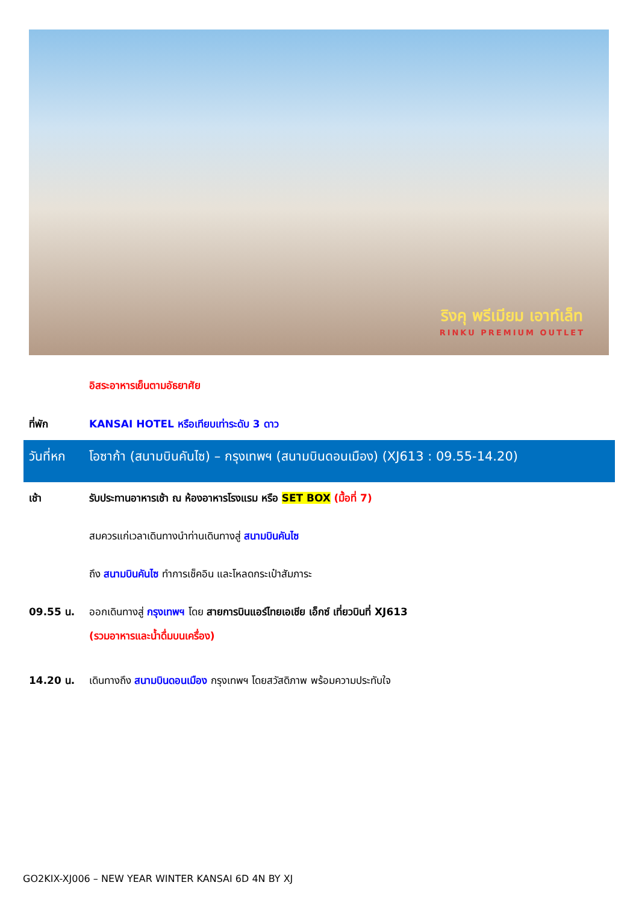ริงคุ พรีเมียม เอาท์เล็ท
RINKU PREMIUM OUTLET
อิสระอาหารเย็นตามอัธยาศัย
ที่พัก KANSAI HOTEL หรือเทียบเท่าระดับ 3 ดาว
วันที่หก
โอซาก้า (สนามบินคันไซ) – กรุงเทพฯ (สนามบินดอนเมือง) (XJ613 : 09.55-14.20)
เช้า รับประทานอาหารเช้า ณ ห้องอาหารโรงแรม หรือ SET BOX (มื้อที่ 7)
สมควรแก่เวลาเดินทางนำท่านเดินทางสู่ สนามบินคันไซ
ถึง สนามบินคันไซ ทำการเช็คอิน และโหลดกระเป๋าสัมภาระ
09.55 น. ออกเดินทางสู่ กรุงเทพฯ โดย สายการบินแอร์ไทยเอเชีย เอ็กซ์ เที่ยวบินที่ XJ613
(รวมอาหารและน้ำดื่มบนเครื่อง)
14.20 น. เดินทางถึง สนามบินดอนเมือง กรุงเทพฯ โดยสวัสดิภาพ พร้อมความประทับใจ
GO2KIX-XJ006 – NEW YEAR WINTER KANSAI 6D 4N BY XJ